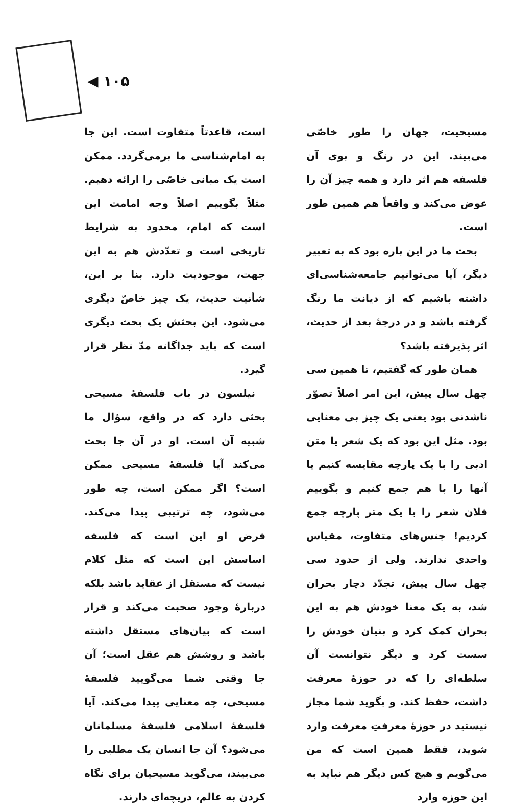◀ ۱۰۵
است، قاعدتاً متفاوت است. این جا به امام‌شناسی ما برمی‌گردد. ممکن است یک مبانی خاصّی را ارائه دهیم. مثلاً بگوییم اصلاً وجه امامت این است که امام، محدود به شرایط تاریخی است و تعدّدش هم به این جهت، موجودیت دارد. بنا بر این، شأنیت حدیث، یک چیز خاصّ دیگری می‌شود. این بحثش یک بحث دیگری است که باید جداگانه مدّ نظر قرار گیرد.
نیلسون در باب فلسفهٔ مسیحی بحثی دارد که در واقع، سؤال ما شبیه آن است. او در آن جا بحث می‌کند آیا فلسفهٔ مسیحی ممکن است؟ اگر ممکن است، چه طور می‌شود، چه ترتیبی پیدا می‌کند. فرض او این است که فلسفه اساسش این است که مثل کلام نیست که مستقل از عقاید باشد بلکه دربارهٔ وجود صحبت می‌کند و قرار است که بیان‌های مستقل داشته باشد و روشش هم عقل است؛ آن جا وقتی شما می‌گویید فلسفهٔ مسیحی، چه معنایی پیدا می‌کند. آیا فلسفهٔ اسلامی فلسفهٔ مسلمانان می‌شود؟ آن جا انسان یک مطلبی را می‌بیند، می‌گوید مسیحیان برای نگاه کردن به عالم، دریچه‌ای دارند.
مسیحیت، جهان را طور خاصّی می‌بیند. این در رنگ و بوی آن فلسفه هم اثر دارد و همه چیز آن را عوض می‌کند و واقعاً هم همین طور است.
بحث ما در این باره بود که به تعبیر دیگر، آیا می‌توانیم جامعه‌شناسی‌ای داشته باشیم که از دیانت ما رنگ گرفته باشد و در درجهٔ بعد از حدیث، اثر پذیرفته باشد؟
همان طور که گفتیم، تا همین سی چهل سال پیش، این امر اصلاً تصوّر ناشدنی بود یعنی یک چیز بی معنایی بود. مثل این بود که یک شعر یا متن ادبی را با یک پارچه مقایسه کنیم یا آنها را با هم جمع کنیم و بگوییم فلان شعر را با یک متر پارچه جمع کردیم! جنس‌های متفاوت، مقیاس واحدی ندارند. ولی از حدود سی چهل سال پیش، تجدّد دچار بحران شد، به یک معنا خودش هم به این بحران کمک کرد و بنیان خودش را سست کرد و دیگر نتوانست آن سلطه‌ای را که در حوزهٔ معرفت داشت، حفظ کند. و بگوید شما مجاز نیستید در حوزهٔ معرفتِ معرفت وارد شوید، فقط همین است که من می‌گویم و هیچ کس دیگر هم نباید به این حوزه وارد